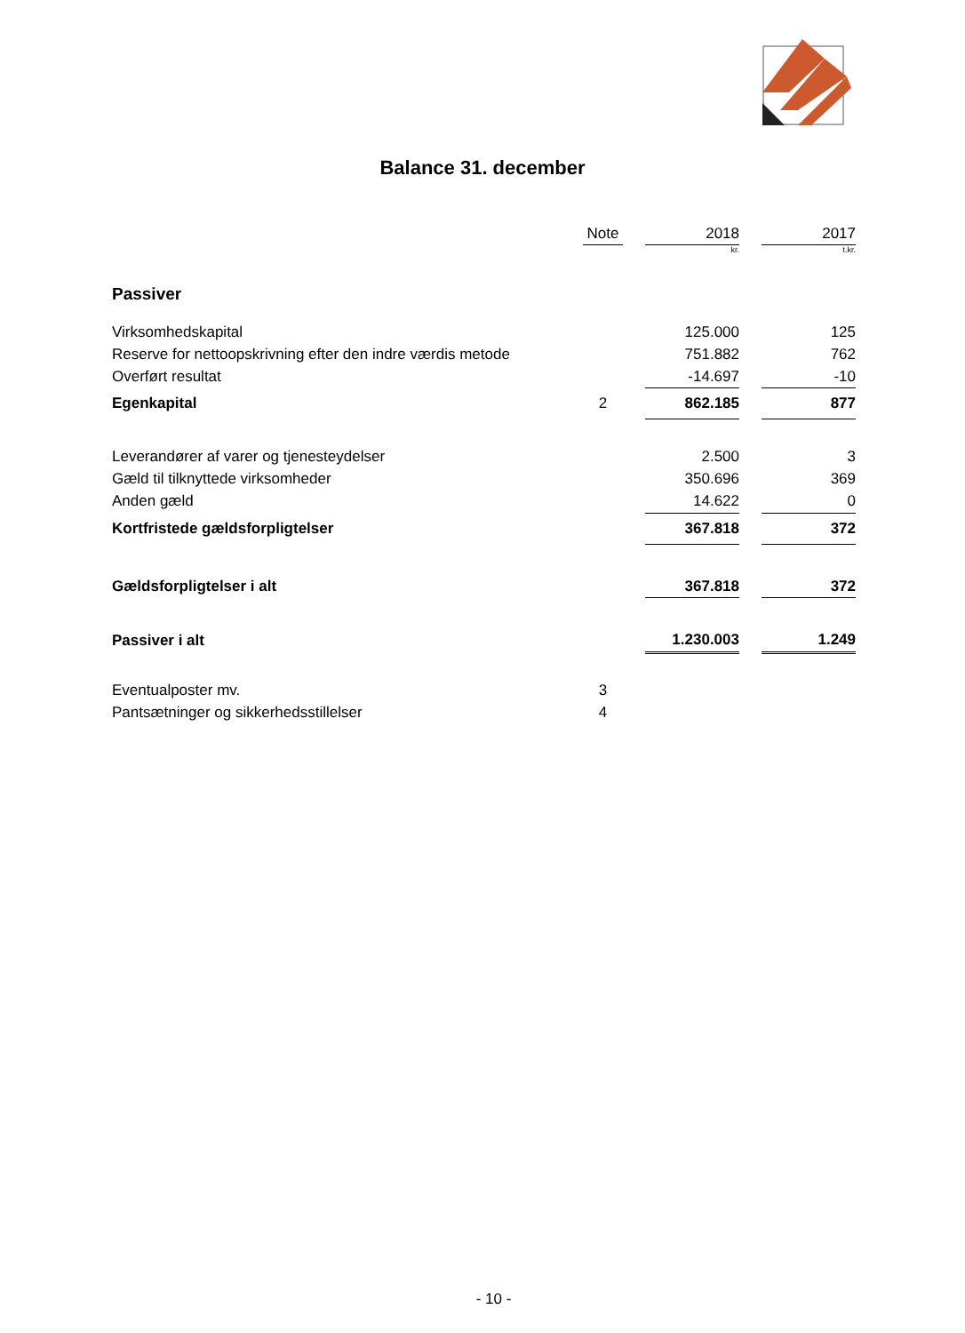Balance 31. december
| | Note | | 2018 | | 2017 |
| | | | kr. | | t.kr. |
| Passiver | | | | | |
| Virksomhedskapital | | | 125.000 | | 125 |
| Reserve for nettoopskrivning efter den indre værdis metode | | | 751.882 | | 762 |
| Overført resultat | | | -14.697 | | -10 |
| Egenkapital | 2 | | 862.185 | | 877 |
| Leverandører af varer og tjenesteydelser | | | 2.500 | | 3 |
| Gæld til tilknyttede virksomheder | | | 350.696 | | 369 |
| Anden gæld | | | 14.622 | | 0 |
| Kortfristede gældsforpligtelser | | | 367.818 | | 372 |
| Gældsforpligtelser i alt | | | 367.818 | | 372 |
| Passiver i alt | | | 1.230.003 | | 1.249 |
| Eventualposter mv. | 3 | | | | |
| Pantsætninger og sikkerhedsstillelser | 4 | | | | |
- 10 -